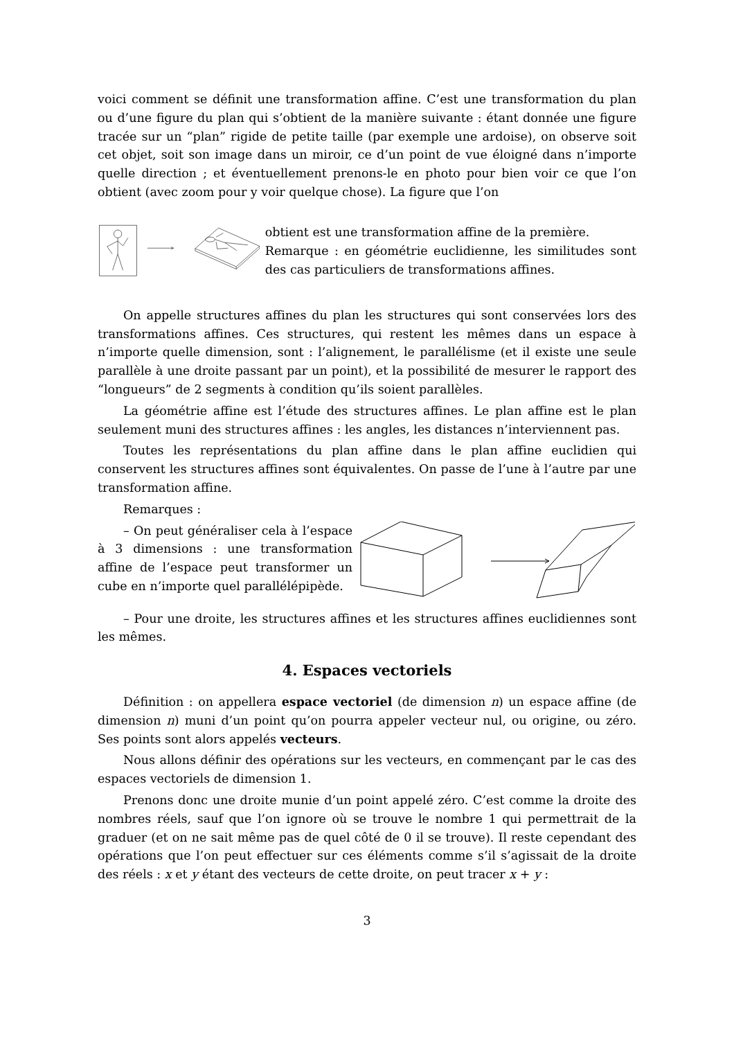voici comment se définit une transformation affine. C’est une transformation du plan ou d’une figure du plan qui s’obtient de la manière suivante : étant donnée une figure tracée sur un “plan” rigide de petite taille (par exemple une ardoise), on observe soit cet objet, soit son image dans un miroir, ce d’un point de vue éloigné dans n’importe quelle direction ; et éventuellement prenons-le en photo pour bien voir ce que l’on obtient (avec zoom pour y voir quelque chose). La figure que l’on
obtient est une transformation affine de la première.
Remarque : en géométrie euclidienne, les similitudes sont des cas particuliers de transformations affines.
On appelle structures affines du plan les structures qui sont conservées lors des transformations affines. Ces structures, qui restent les mêmes dans un espace à n’importe quelle dimension, sont : l’alignement, le parallélisme (et il existe une seule parallèle à une droite passant par un point), et la possibilité de mesurer le rapport des “longueurs” de 2 segments à condition qu’ils soient parallèles.
La géométrie affine est l’étude des structures affines. Le plan affine est le plan seulement muni des structures affines : les angles, les distances n’interviennent pas.
Toutes les représentations du plan affine dans le plan affine euclidien qui conservent les structures affines sont équivalentes. On passe de l’une à l’autre par une transformation affine.
Remarques :
– On peut généraliser cela à l’espace à 3 dimensions : une transformation affine de l’espace peut transformer un cube en n’importe quel parallélépipède.
– Pour une droite, les structures affines et les structures affines euclidiennes sont les mêmes.
4. Espaces vectoriels
Définition : on appellera espace vectoriel (de dimension n) un espace affine (de dimension n) muni d’un point qu’on pourra appeler vecteur nul, ou origine, ou zéro. Ses points sont alors appelés vecteurs.
Nous allons définir des opérations sur les vecteurs, en commençant par le cas des espaces vectoriels de dimension 1.
Prenons donc une droite munie d’un point appelé zéro. C’est comme la droite des nombres réels, sauf que l’on ignore où se trouve le nombre 1 qui permettrait de la graduer (et on ne sait même pas de quel côté de 0 il se trouve). Il reste cependant des opérations que l’on peut effectuer sur ces éléments comme s’il s’agissait de la droite des réels : x et y étant des vecteurs de cette droite, on peut tracer x + y :
3